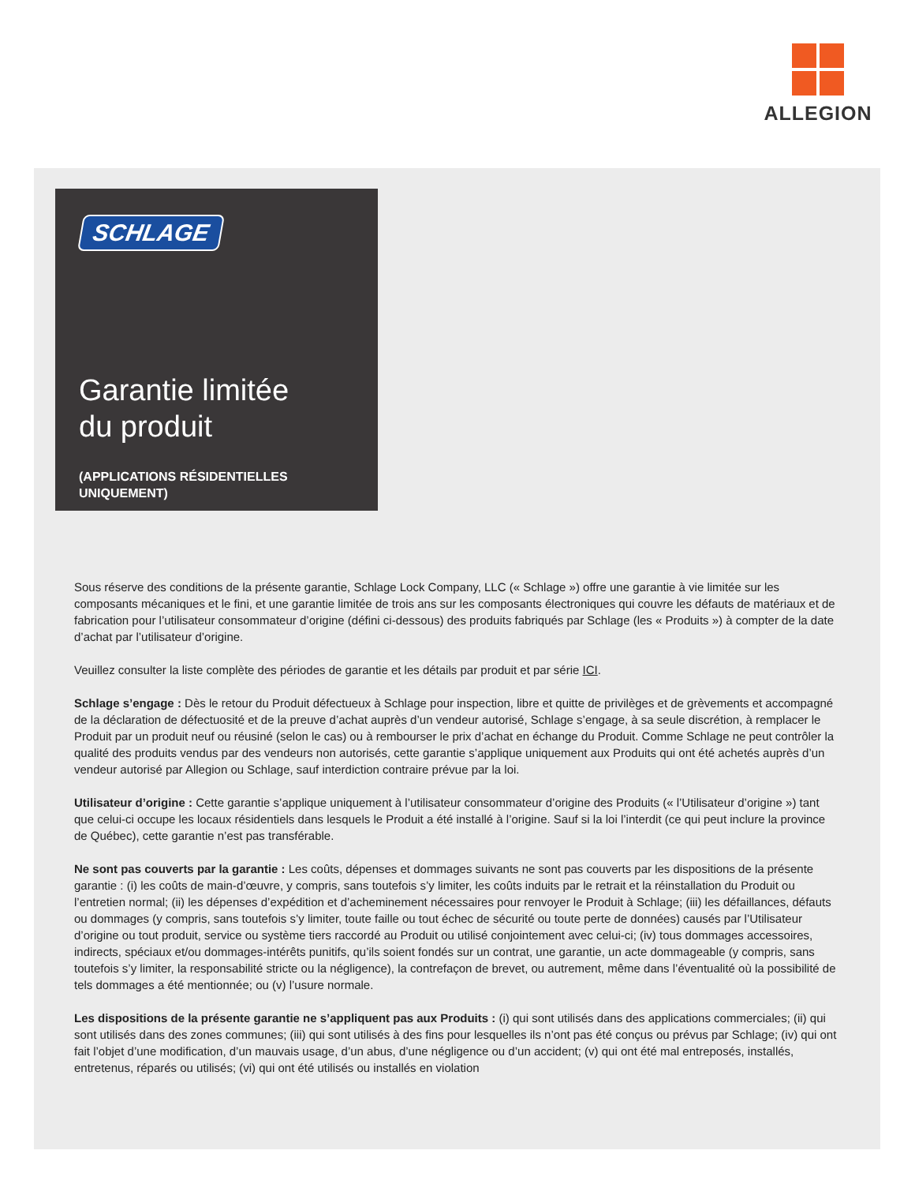ALLEGION
SCHLAGE
Garantie limitée
du produit
(APPLICATIONS RÉSIDENTIELLES
UNIQUEMENT)
Sous réserve des conditions de la présente garantie, Schlage Lock Company, LLC (« Schlage ») offre une garantie à vie limitée sur les composants mécaniques et le fini, et une garantie limitée de trois ans sur les composants électroniques qui couvre les défauts de matériaux et de fabrication pour l’utilisateur consommateur d’origine (défini ci-dessous) des produits fabriqués par Schlage (les « Produits ») à compter de la date d’achat par l’utilisateur d’origine.
Veuillez consulter la liste complète des périodes de garantie et les détails par produit et par série ICI.
Schlage s’engage : Dès le retour du Produit défectueux à Schlage pour inspection, libre et quitte de privilèges et de grèvements et accompagné de la déclaration de défectuosité et de la preuve d’achat auprès d’un vendeur autorisé, Schlage s’engage, à sa seule discrétion, à remplacer le Produit par un produit neuf ou réusiné (selon le cas) ou à rembourser le prix d’achat en échange du Produit. Comme Schlage ne peut contrôler la qualité des produits vendus par des vendeurs non autorisés, cette garantie s’applique uniquement aux Produits qui ont été achetés auprès d’un vendeur autorisé par Allegion ou Schlage, sauf interdiction contraire prévue par la loi.
Utilisateur d’origine : Cette garantie s’applique uniquement à l’utilisateur consommateur d’origine des Produits (« l’Utilisateur d’origine ») tant que celui-ci occupe les locaux résidentiels dans lesquels le Produit a été installé à l’origine. Sauf si la loi l’interdit (ce qui peut inclure la province de Québec), cette garantie n’est pas transférable.
Ne sont pas couverts par la garantie : Les coûts, dépenses et dommages suivants ne sont pas couverts par les dispositions de la présente garantie : (i) les coûts de main-d’œuvre, y compris, sans toutefois s’y limiter, les coûts induits par le retrait et la réinstallation du Produit ou l’entretien normal; (ii) les dépenses d’expédition et d’acheminement nécessaires pour renvoyer le Produit à Schlage; (iii) les défaillances, défauts ou dommages (y compris, sans toutefois s’y limiter, toute faille ou tout échec de sécurité ou toute perte de données) causés par l’Utilisateur d’origine ou tout produit, service ou système tiers raccordé au Produit ou utilisé conjointement avec celui-ci; (iv) tous dommages accessoires, indirects, spéciaux et/ou dommages-intérêts punitifs, qu’ils soient fondés sur un contrat, une garantie, un acte dommageable (y compris, sans toutefois s’y limiter, la responsabilité stricte ou la négligence), la contrefaçon de brevet, ou autrement, même dans l’éventualité où la possibilité de tels dommages a été mentionnée; ou (v) l’usure normale.
Les dispositions de la présente garantie ne s’appliquent pas aux Produits : (i) qui sont utilisés dans des applications commerciales; (ii) qui sont utilisés dans des zones communes; (iii) qui sont utilisés à des fins pour lesquelles ils n’ont pas été conçus ou prévus par Schlage; (iv) qui ont fait l’objet d’une modification, d’un mauvais usage, d’un abus, d’une négligence ou d’un accident; (v) qui ont été mal entreposés, installés, entretenus, réparés ou utilisés; (vi) qui ont été utilisés ou installés en violation